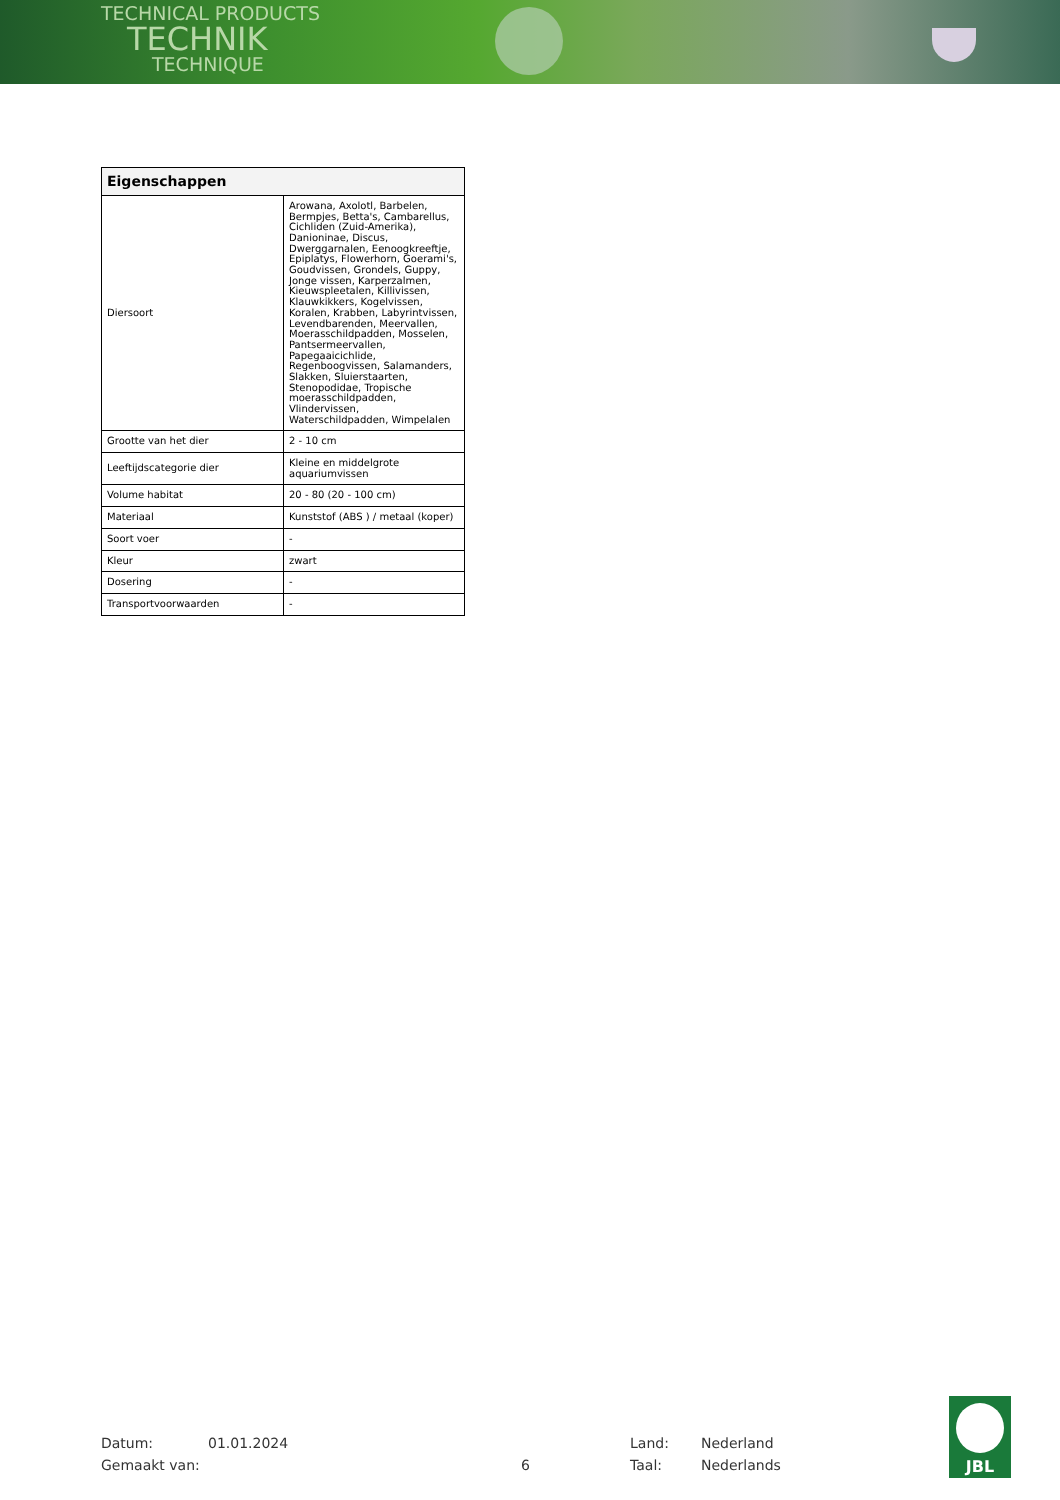TECHNICAL PRODUCTS
TECHNIK
TECHNIQUE
| Eigenschappen | |
| --- | --- |
| Diersoort | Arowana, Axolotl, Barbelen, Bermpjes, Betta's, Cambarellus, Cichliden (Zuid-Amerika), Danioninae, Discus, Dwerggarnalen, Eenoogkreeftje, Epiplatys, Flowerhorn, Goerami's, Goudvissen, Grondels, Guppy, Jonge vissen, Karperzalmen, Kieuwspleetalen, Killivissen, Klauwkikkers, Kogelvissen, Koralen, Krabben, Labyrintvissen, Levendbarenden, Meervallen, Moerasschildpadden, Mosselen, Pantsermeervallen, Papegaaicichlide, Regenboogvissen, Salamanders, Slakken, Sluierstaarten, Stenopodidae, Tropische moerasschildpadden, Vlindervissen, Waterschildpadden, Wimpelalen |
| Grootte van het dier | 2 - 10 cm |
| Leeftijdscategorie dier | Kleine en middelgrote aquariumvissen |
| Volume habitat | 20 - 80 (20 - 100 cm) |
| Materiaal | Kunststof (ABS ) / metaal (koper) |
| Soort voer | - |
| Kleur | zwart |
| Dosering | - |
| Transportvoorwaarden | - |
Datum: 01.01.2024 Land: Nederland
Gemaakt van: 6 Taal: Nederlands
JBL